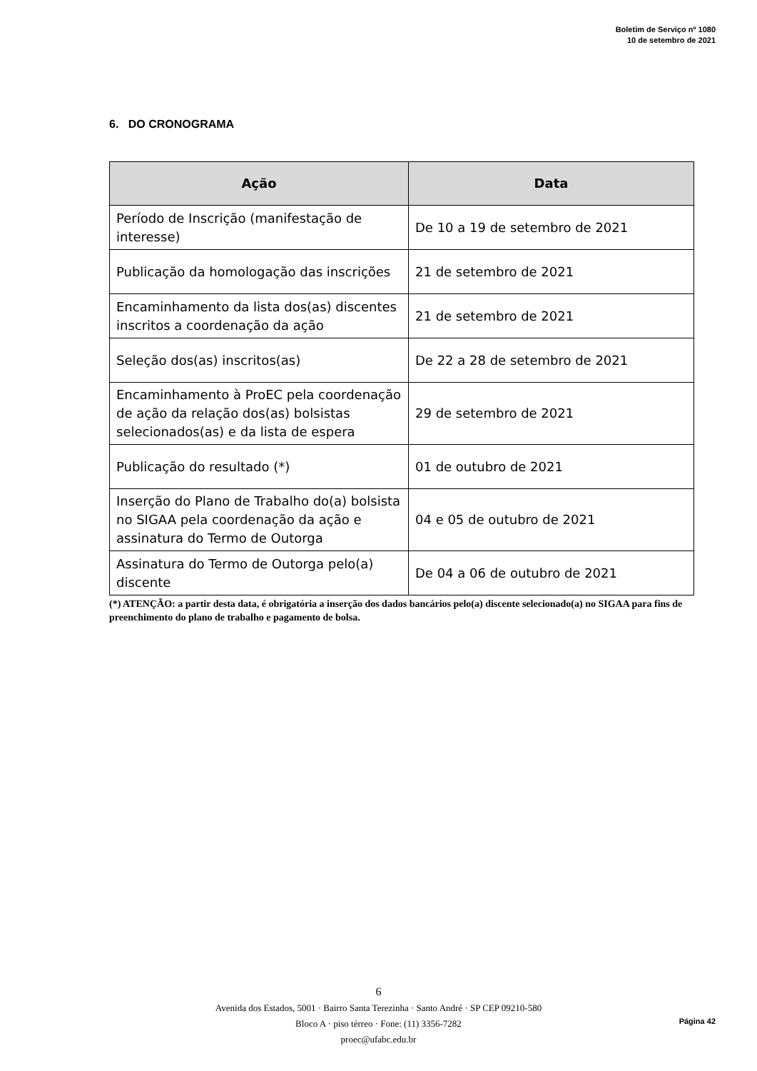Boletim de Serviço nº 1080
10 de setembro de 2021
6. DO CRONOGRAMA
| Ação | Data |
| --- | --- |
| Período de Inscrição (manifestação de interesse) | De 10 a 19 de setembro de 2021 |
| Publicação da homologação das inscrições | 21 de setembro de 2021 |
| Encaminhamento da lista dos(as) discentes inscritos a coordenação da ação | 21 de setembro de 2021 |
| Seleção dos(as) inscritos(as) | De 22 a 28 de setembro de 2021 |
| Encaminhamento à ProEC pela coordenação de ação da relação dos(as) bolsistas selecionados(as) e da lista de espera | 29 de setembro de 2021 |
| Publicação do resultado (*) | 01 de outubro de 2021 |
| Inserção do Plano de Trabalho do(a) bolsista no SIGAA pela coordenação da ação e assinatura do Termo de Outorga | 04 e 05 de outubro de 2021 |
| Assinatura do Termo de Outorga pelo(a) discente | De 04 a 06 de outubro de 2021 |
(*) ATENÇÃO: a partir desta data, é obrigatória a inserção dos dados bancários pelo(a) discente selecionado(a) no SIGAA para fins de preenchimento do plano de trabalho e pagamento de bolsa.
6
Avenida dos Estados, 5001 · Bairro Santa Terezinha · Santo André · SP CEP 09210-580
Bloco A · piso térreo · Fone: (11) 3356-7282
proec@ufabc.edu.br
Página 42